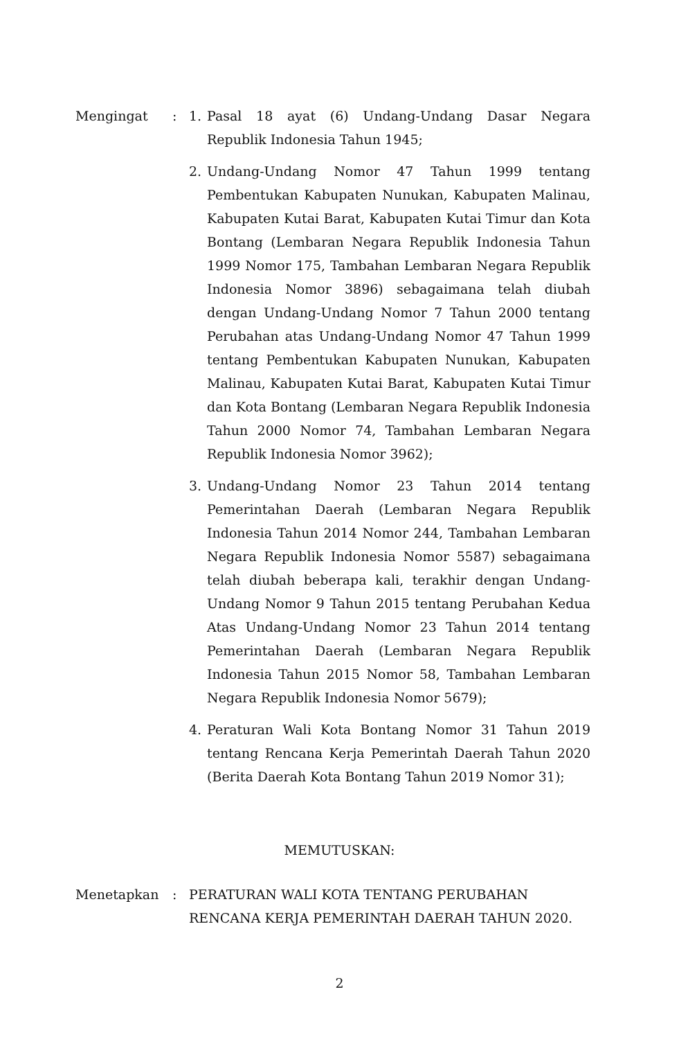Mengingat : 1. Pasal 18 ayat (6) Undang-Undang Dasar Negara Republik Indonesia Tahun 1945;
2. Undang-Undang Nomor 47 Tahun 1999 tentang Pembentukan Kabupaten Nunukan, Kabupaten Malinau, Kabupaten Kutai Barat, Kabupaten Kutai Timur dan Kota Bontang (Lembaran Negara Republik Indonesia Tahun 1999 Nomor 175, Tambahan Lembaran Negara Republik Indonesia Nomor 3896) sebagaimana telah diubah dengan Undang-Undang Nomor 7 Tahun 2000 tentang Perubahan atas Undang-Undang Nomor 47 Tahun 1999 tentang Pembentukan Kabupaten Nunukan, Kabupaten Malinau, Kabupaten Kutai Barat, Kabupaten Kutai Timur dan Kota Bontang (Lembaran Negara Republik Indonesia Tahun 2000 Nomor 74, Tambahan Lembaran Negara Republik Indonesia Nomor 3962);
3. Undang-Undang Nomor 23 Tahun 2014 tentang Pemerintahan Daerah (Lembaran Negara Republik Indonesia Tahun 2014 Nomor 244, Tambahan Lembaran Negara Republik Indonesia Nomor 5587) sebagaimana telah diubah beberapa kali, terakhir dengan Undang-Undang Nomor 9 Tahun 2015 tentang Perubahan Kedua Atas Undang-Undang Nomor 23 Tahun 2014 tentang Pemerintahan Daerah (Lembaran Negara Republik Indonesia Tahun 2015 Nomor 58, Tambahan Lembaran Negara Republik Indonesia Nomor 5679);
4. Peraturan Wali Kota Bontang Nomor 31 Tahun 2019 tentang Rencana Kerja Pemerintah Daerah Tahun 2020 (Berita Daerah Kota Bontang Tahun 2019 Nomor 31);
MEMUTUSKAN:
Menetapkan : PERATURAN WALI KOTA TENTANG PERUBAHAN RENCANA KERJA PEMERINTAH DAERAH TAHUN 2020.
2